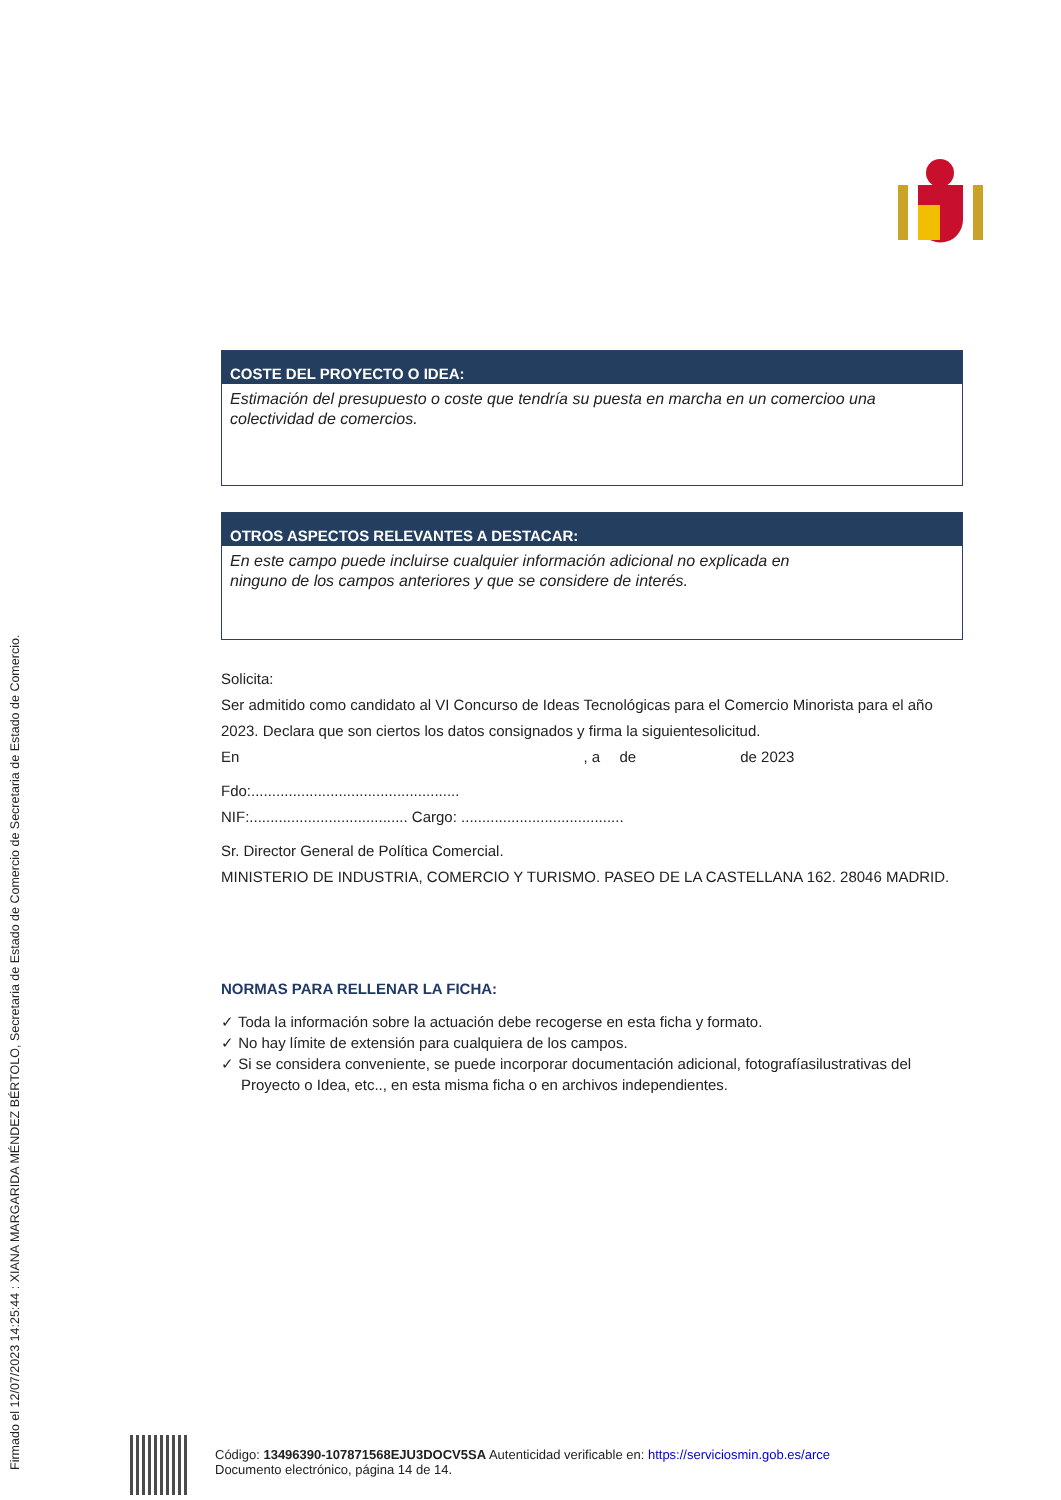Firmado el 12/07/2023 14:25:44 : XIANA MARGARIDA MÉNDEZ BÉRTOLO, Secretaria de Estado de Comercio de Secretaria de Estado de Comercio.
COSTE DEL PROYECTO O IDEA:
Estimación del presupuesto o coste que tendría su puesta en marcha en un comercioo una colectividad de comercios.
OTROS ASPECTOS RELEVANTES A DESTACAR:
En este campo puede incluirse cualquier información adicional no explicada en
ninguno de los campos anteriores y que se considere de interés.
Solicita:
Ser admitido como candidato al VI Concurso de Ideas Tecnológicas para el Comercio Minorista para el año 2023. Declara que son ciertos los datos consignados y firma la siguientesolicitud.
En , a de de 2023
Fdo:..................................................
NIF:...................................... Cargo: .......................................
Sr. Director General de Política Comercial.
MINISTERIO DE INDUSTRIA, COMERCIO Y TURISMO. PASEO DE LA CASTELLANA 162. 28046 MADRID.
NORMAS PARA RELLENAR LA FICHA:
✓ Toda la información sobre la actuación debe recogerse en esta ficha y formato.
✓ No hay límite de extensión para cualquiera de los campos.
✓ Si se considera conveniente, se puede incorporar documentación adicional, fotografíasilustrativas del Proyecto o Idea, etc.., en esta misma ficha o en archivos independientes.
Código: 13496390-107871568EJU3DOCV5SA Autenticidad verificable en: https://serviciosmin.gob.es/arce
Documento electrónico, página 14 de 14.